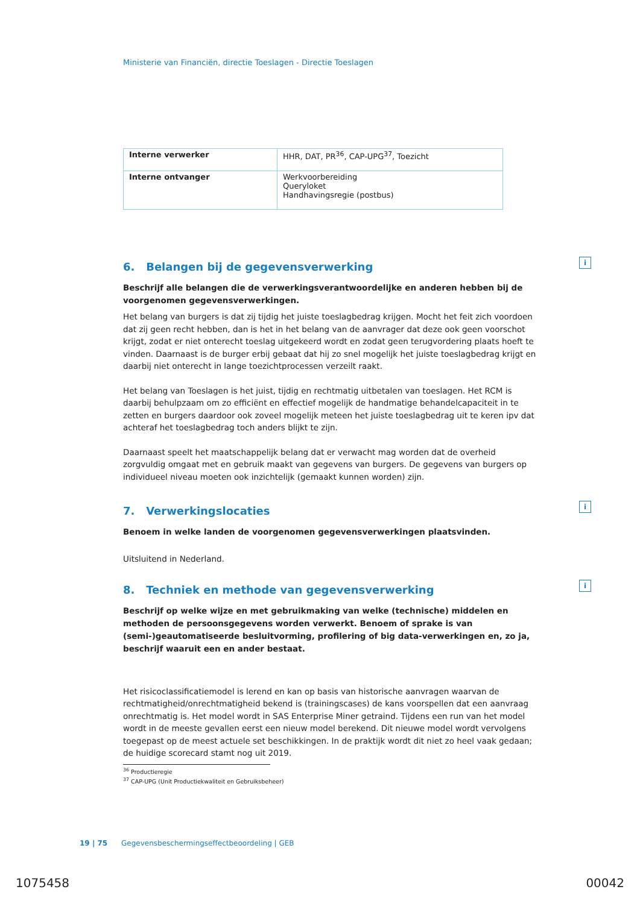Ministerie van Financiën, directie Toeslagen - Directie Toeslagen
| Interne verwerker | HHR, DAT, PR<sup>36</sup>, CAP-UPG<sup>37</sup>, Toezicht |
| Interne ontvanger | Werkvoorbereiding Queryloket Handhavingsregie (postbus) |
6. Belangen bij de gegevensverwerking i
Beschrijf alle belangen die de verwerkingsverantwoordelijke en anderen hebben bij de voorgenomen gegevensverwerkingen.
Het belang van burgers is dat zij tijdig het juiste toeslagbedrag krijgen. Mocht het feit zich voordoen dat zij geen recht hebben, dan is het in het belang van de aanvrager dat deze ook geen voorschot krijgt, zodat er niet onterecht toeslag uitgekeerd wordt en zodat geen terugvordering plaats hoeft te vinden. Daarnaast is de burger erbij gebaat dat hij zo snel mogelijk het juiste toeslagbedrag krijgt en daarbij niet onterecht in lange toezichtprocessen verzeilt raakt.
Het belang van Toeslagen is het juist, tijdig en rechtmatig uitbetalen van toeslagen. Het RCM is daarbij behulpzaam om zo efficiënt en effectief mogelijk de handmatige behandelcapaciteit in te zetten en burgers daardoor ook zoveel mogelijk meteen het juiste toeslagbedrag uit te keren ipv dat achteraf het toeslagbedrag toch anders blijkt te zijn.
Daarnaast speelt het maatschappelijk belang dat er verwacht mag worden dat de overheid zorgvuldig omgaat met en gebruik maakt van gegevens van burgers. De gegevens van burgers op individueel niveau moeten ook inzichtelijk (gemaakt kunnen worden) zijn.
7. Verwerkingslocaties i
Benoem in welke landen de voorgenomen gegevensverwerkingen plaatsvinden.
Uitsluitend in Nederland.
8. Techniek en methode van gegevensverwerking i
Beschrijf op welke wijze en met gebruikmaking van welke (technische) middelen en methoden de persoonsgegevens worden verwerkt. Benoem of sprake is van (semi-)geautomatiseerde besluitvorming, profilering of big data-verwerkingen en, zo ja, beschrijf waaruit een en ander bestaat.
Het risicoclassificatiemodel is lerend en kan op basis van historische aanvragen waarvan de rechtmatigheid/onrechtmatigheid bekend is (trainingscases) de kans voorspellen dat een aanvraag onrechtmatig is. Het model wordt in SAS Enterprise Miner getraind. Tijdens een run van het model wordt in de meeste gevallen eerst een nieuw model berekend. Dit nieuwe model wordt vervolgens toegepast op de meest actuele set beschikkingen. In de praktijk wordt dit niet zo heel vaak gedaan; de huidige scorecard stamt nog uit 2019.
<sup>36</sup> Productieregie
<sup>37</sup> CAP-UPG (Unit Productiekwaliteit en Gebruiksbeheer)
19 | 75 Gegevensbeschermingseffectbeoordeling | GEB
1075458 00042